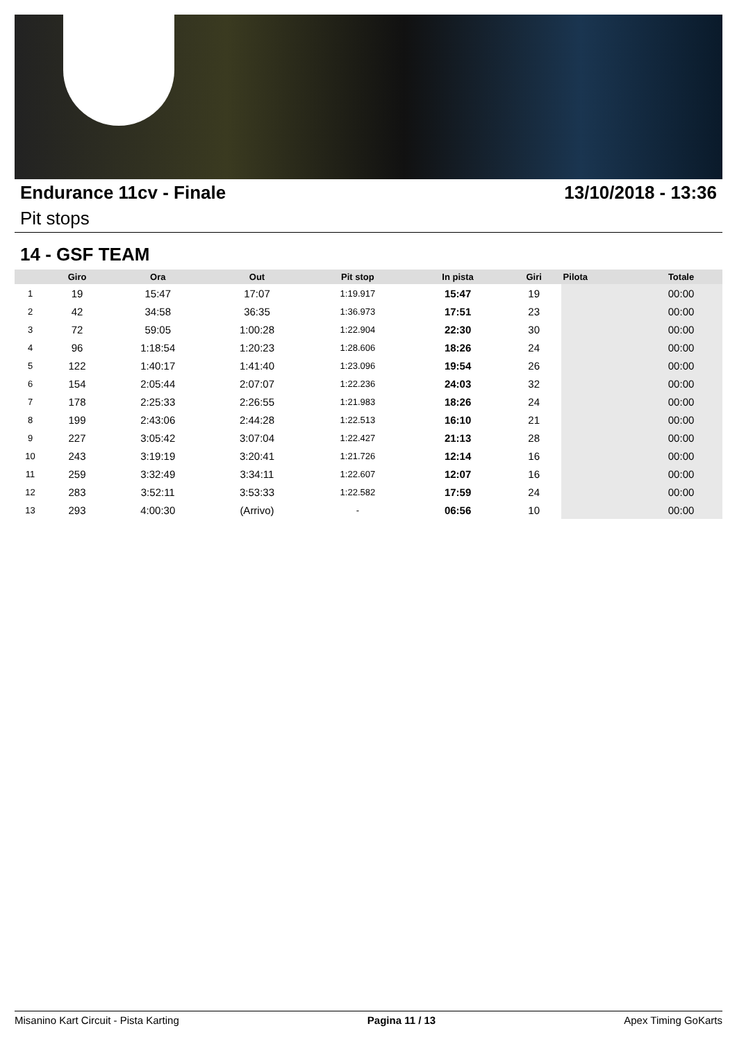Endurance 11cv - Finale 13/10/2018 - 13:36
Pit stops
14 - GSF TEAM
| | Giro | Ora | Out | Pit stop | In pista | Giri | Pilota | Totale |
| --- | --- | --- | --- | --- | --- | --- | --- | --- |
| 1 | 19 | 15:47 | 17:07 | 1:19.917 | 15:47 | 19 | | 00:00 |
| 2 | 42 | 34:58 | 36:35 | 1:36.973 | 17:51 | 23 | | 00:00 |
| 3 | 72 | 59:05 | 1:00:28 | 1:22.904 | 22:30 | 30 | | 00:00 |
| 4 | 96 | 1:18:54 | 1:20:23 | 1:28.606 | 18:26 | 24 | | 00:00 |
| 5 | 122 | 1:40:17 | 1:41:40 | 1:23.096 | 19:54 | 26 | | 00:00 |
| 6 | 154 | 2:05:44 | 2:07:07 | 1:22.236 | 24:03 | 32 | | 00:00 |
| 7 | 178 | 2:25:33 | 2:26:55 | 1:21.983 | 18:26 | 24 | | 00:00 |
| 8 | 199 | 2:43:06 | 2:44:28 | 1:22.513 | 16:10 | 21 | | 00:00 |
| 9 | 227 | 3:05:42 | 3:07:04 | 1:22.427 | 21:13 | 28 | | 00:00 |
| 10 | 243 | 3:19:19 | 3:20:41 | 1:21.726 | 12:14 | 16 | | 00:00 |
| 11 | 259 | 3:32:49 | 3:34:11 | 1:22.607 | 12:07 | 16 | | 00:00 |
| 12 | 283 | 3:52:11 | 3:53:33 | 1:22.582 | 17:59 | 24 | | 00:00 |
| 13 | 293 | 4:00:30 | (Arrivo) | - | 06:56 | 10 | | 00:00 |
Misanino Kart Circuit - Pista Karting Pagina 11 / 13 Apex Timing GoKarts